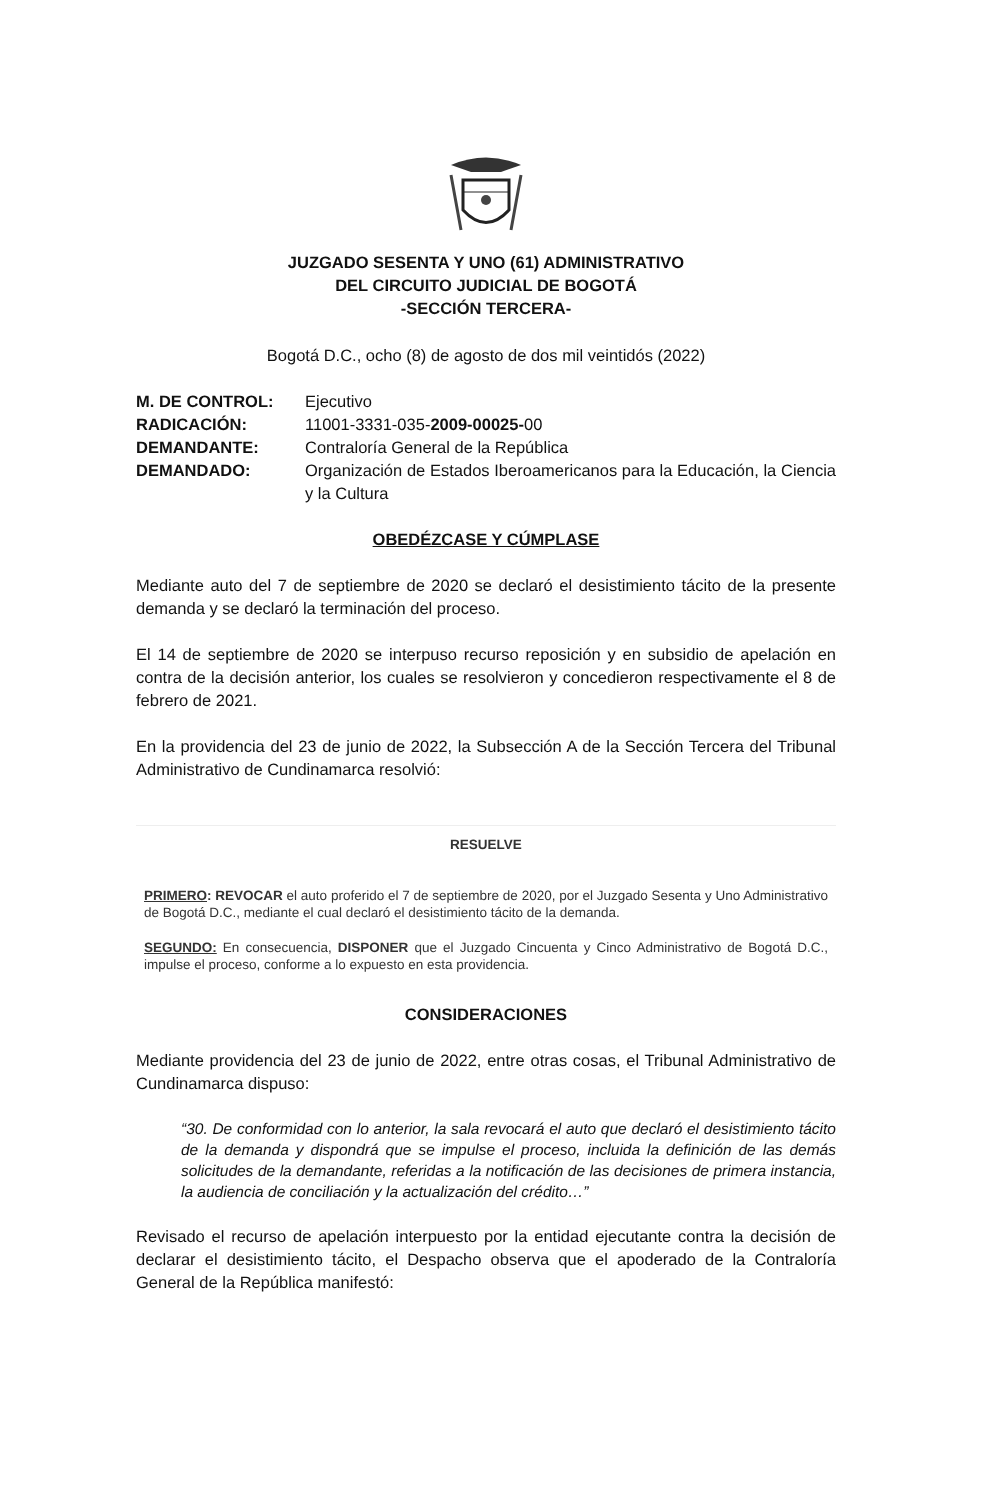JUZGADO SESENTA Y UNO (61) ADMINISTRATIVO
DEL CIRCUITO JUDICIAL DE BOGOTÁ
-SECCIÓN TERCERA-
Bogotá D.C., ocho (8) de agosto de dos mil veintidós (2022)
| M. DE CONTROL: | Ejecutivo |
| RADICACIÓN: | 11001-3331-035- 2009-00025- 00 |
| DEMANDANTE: | Contraloría General de la República |
| DEMANDADO: | Organización de Estados Iberoamericanos para la Educación, la Ciencia y la Cultura |
OBEDÉZCASE Y CÚMPLASE
Mediante auto del 7 de septiembre de 2020 se declaró el desistimiento tácito de la presente demanda y se declaró la terminación del proceso.
El 14 de septiembre de 2020 se interpuso recurso reposición y en subsidio de apelación en contra de la decisión anterior, los cuales se resolvieron y concedieron respectivamente el 8 de febrero de 2021.
En la providencia del 23 de junio de 2022, la Subsección A de la Sección Tercera del Tribunal Administrativo de Cundinamarca resolvió:
RESUELVE
PRIMERO: REVOCAR el auto proferido el 7 de septiembre de 2020, por el Juzgado Sesenta y Uno Administrativo de Bogotá D.C., mediante el cual declaró el desistimiento tácito de la demanda.
SEGUNDO: En consecuencia, DISPONER que el Juzgado Cincuenta y Cinco Administrativo de Bogotá D.C., impulse el proceso, conforme a lo expuesto en esta providencia.
CONSIDERACIONES
Mediante providencia del 23 de junio de 2022, entre otras cosas, el Tribunal Administrativo de Cundinamarca dispuso:
“30. De conformidad con lo anterior, la sala revocará el auto que declaró el desistimiento tácito de la demanda y dispondrá que se impulse el proceso, incluida la definición de las demás solicitudes de la demandante, referidas a la notificación de las decisiones de primera instancia, la audiencia de conciliación y la actualización del crédito…”
Revisado el recurso de apelación interpuesto por la entidad ejecutante contra la decisión de declarar el desistimiento tácito, el Despacho observa que el apoderado de la Contraloría General de la República manifestó: